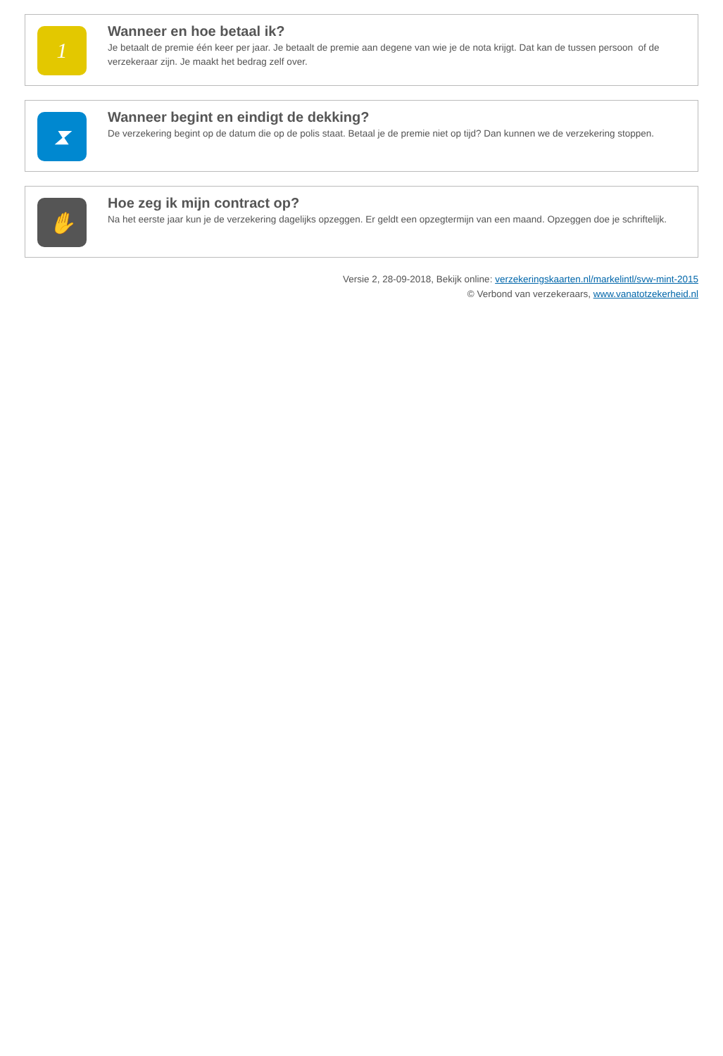1
Wanneer en hoe betaal ik?
Je betaalt de premie één keer per jaar. Je betaalt de premie aan degene van wie je de nota krijgt. Dat kan de tussen persoon of de verzekeraar zijn. Je maakt het bedrag zelf over.
⧗
Wanneer begint en eindigt de dekking?
De verzekering begint op de datum die op de polis staat. Betaal je de premie niet op tijd? Dan kunnen we de verzekering stoppen.
✋
Hoe zeg ik mijn contract op?
Na het eerste jaar kun je de verzekering dagelijks opzeggen. Er geldt een opzegtermijn van een maand. Opzeggen doe je schriftelijk.
Versie 2, 28-09-2018, Bekijk online: verzekeringskaarten.nl/markelintl/svw-mint-2015
© Verbond van verzekeraars, www.vanatotzekerheid.nl